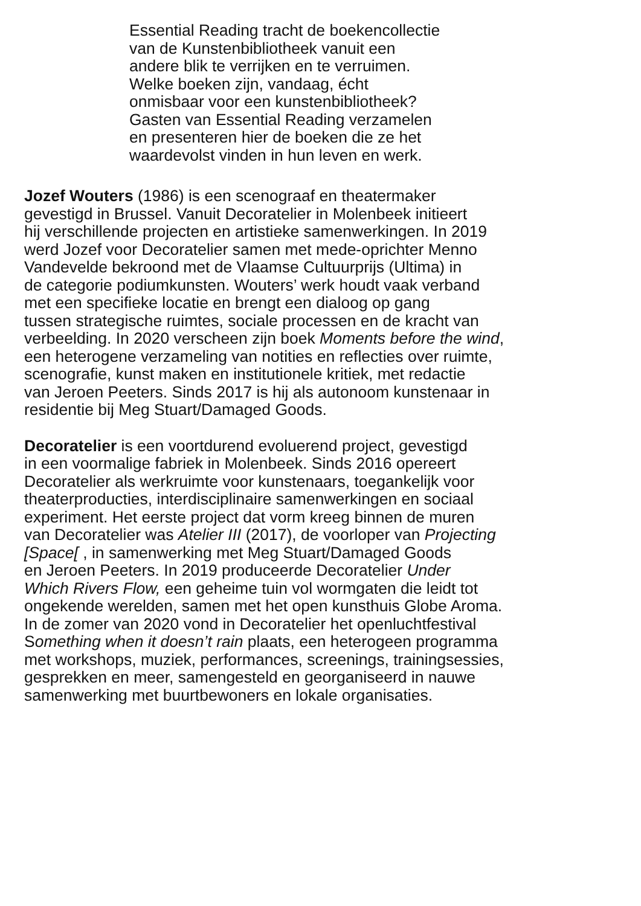Essential Reading tracht de boekencollectie
van de Kunstenbibliotheek vanuit een
andere blik te verrijken en te verruimen.
Welke boeken zijn, vandaag, écht
onmisbaar voor een kunstenbibliotheek?
Gasten van Essential Reading verzamelen
en presenteren hier de boeken die ze het
waardevolst vinden in hun leven en werk.
Jozef Wouters (1986) is een scenograaf en theatermaker
gevestigd in Brussel. Vanuit Decoratelier in Molenbeek initieert
hij verschillende projecten en artistieke samenwerkingen. In 2019
werd Jozef voor Decoratelier samen met mede-oprichter Menno
Vandevelde bekroond met de Vlaamse Cultuurprijs (Ultima) in
de categorie podiumkunsten. Wouters’ werk houdt vaak verband
met een specifieke locatie en brengt een dialoog op gang
tussen strategische ruimtes, sociale processen en de kracht van
verbeelding. In 2020 verscheen zijn boek Moments before the wind,
een heterogene verzameling van notities en reflecties over ruimte,
scenografie, kunst maken en institutionele kritiek, met redactie
van Jeroen Peeters. Sinds 2017 is hij als autonoom kunstenaar in
residentie bij Meg Stuart/Damaged Goods.
Decoratelier is een voortdurend evoluerend project, gevestigd
in een voormalige fabriek in Molenbeek. Sinds 2016 opereert
Decoratelier als werkruimte voor kunstenaars, toegankelijk voor
theaterproducties, interdisciplinaire samenwerkingen en sociaal
experiment. Het eerste project dat vorm kreeg binnen de muren
van Decoratelier was Atelier III (2017), de voorloper van Projecting
[Space[ , in samenwerking met Meg Stuart/Damaged Goods
en Jeroen Peeters. In 2019 produceerde Decoratelier Under
Which Rivers Flow, een geheime tuin vol wormgaten die leidt tot
ongekende werelden, samen met het open kunsthuis Globe Aroma.
In de zomer van 2020 vond in Decoratelier het openluchtfestival
Something when it doesn’t rain plaats, een heterogeen programma
met workshops, muziek, performances, screenings, trainingsessies,
gesprekken en meer, samengesteld en georganiseerd in nauwe
samenwerking met buurtbewoners en lokale organisaties.